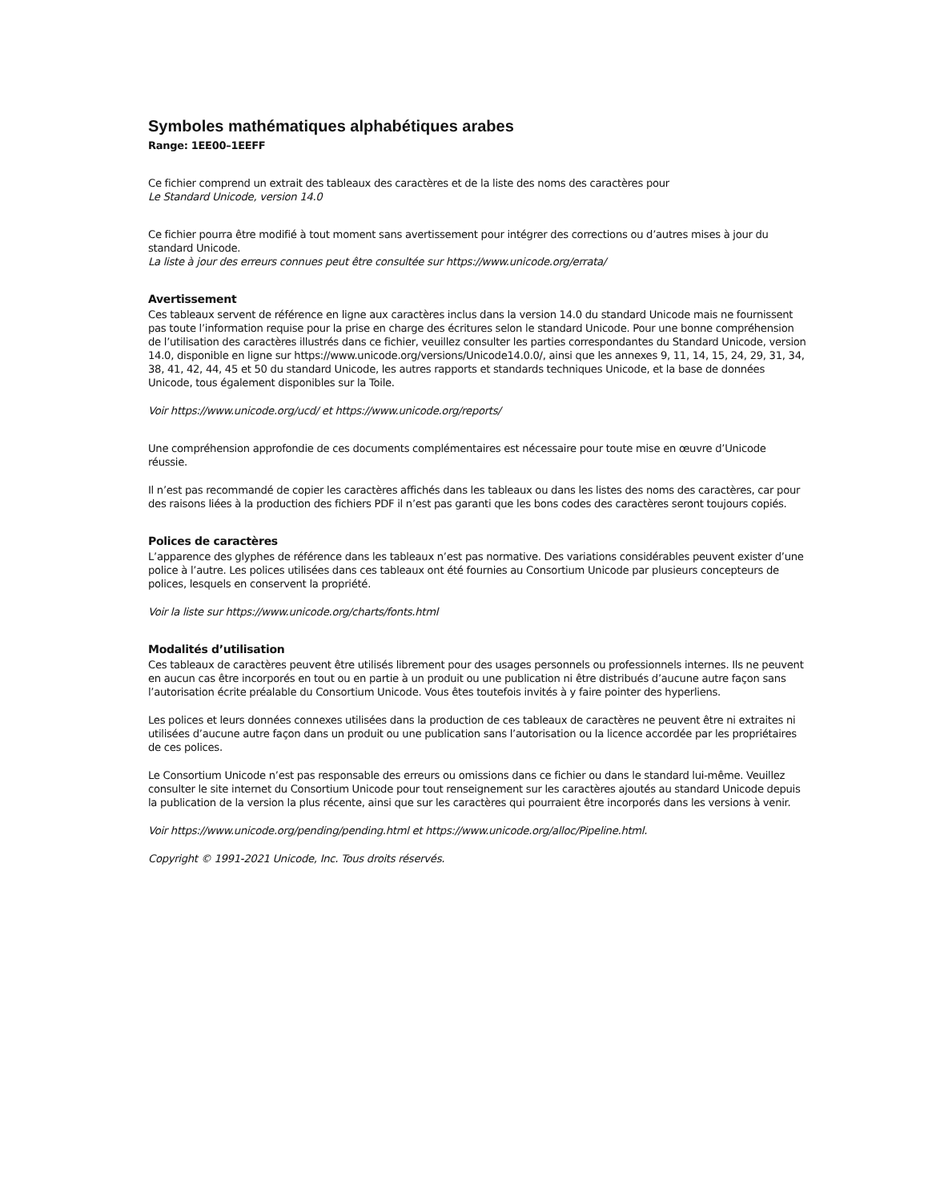Symboles mathématiques alphabétiques arabes
Range: 1EE00–1EEFF
Ce fichier comprend un extrait des tableaux des caractères et de la liste des noms des caractères pour
Le Standard Unicode, version 14.0
Ce fichier pourra être modifié à tout moment sans avertissement pour intégrer des corrections ou d’autres mises à jour du standard Unicode.
La liste à jour des erreurs connues peut être consultée sur https://www.unicode.org/errata/
Avertissement
Ces tableaux servent de référence en ligne aux caractères inclus dans la version 14.0 du standard Unicode mais ne fournissent pas toute l’information requise pour la prise en charge des écritures selon le standard Unicode. Pour une bonne compréhension de l’utilisation des caractères illustrés dans ce fichier, veuillez consulter les parties correspondantes du Standard Unicode, version 14.0, disponible en ligne sur https://www.unicode.org/versions/Unicode14.0.0/, ainsi que les annexes 9, 11, 14, 15, 24, 29, 31, 34, 38, 41, 42, 44, 45 et 50 du standard Unicode, les autres rapports et standards techniques Unicode, et la base de données Unicode, tous également disponibles sur la Toile.
Voir https://www.unicode.org/ucd/ et https://www.unicode.org/reports/
Une compréhension approfondie de ces documents complémentaires est nécessaire pour toute mise en œuvre d’Unicode réussie.
Il n’est pas recommandé de copier les caractères affichés dans les tableaux ou dans les listes des noms des caractères, car pour des raisons liées à la production des fichiers PDF il n’est pas garanti que les bons codes des caractères seront toujours copiés.
Polices de caractères
L’apparence des glyphes de référence dans les tableaux n’est pas normative. Des variations considérables peuvent exister d’une police à l’autre. Les polices utilisées dans ces tableaux ont été fournies au Consortium Unicode par plusieurs concepteurs de polices, lesquels en conservent la propriété.
Voir la liste sur https://www.unicode.org/charts/fonts.html
Modalités d’utilisation
Ces tableaux de caractères peuvent être utilisés librement pour des usages personnels ou professionnels internes. Ils ne peuvent en aucun cas être incorporés en tout ou en partie à un produit ou une publication ni être distribués d’aucune autre façon sans l’autorisation écrite préalable du Consortium Unicode. Vous êtes toutefois invités à y faire pointer des hyperliens.
Les polices et leurs données connexes utilisées dans la production de ces tableaux de caractères ne peuvent être ni extraites ni utilisées d’aucune autre façon dans un produit ou une publication sans l’autorisation ou la licence accordée par les propriétaires de ces polices.
Le Consortium Unicode n’est pas responsable des erreurs ou omissions dans ce fichier ou dans le standard lui-même. Veuillez consulter le site internet du Consortium Unicode pour tout renseignement sur les caractères ajoutés au standard Unicode depuis la publication de la version la plus récente, ainsi que sur les caractères qui pourraient être incorporés dans les versions à venir.
Voir https://www.unicode.org/pending/pending.html et https://www.unicode.org/alloc/Pipeline.html.
Copyright © 1991-2021 Unicode, Inc. Tous droits réservés.